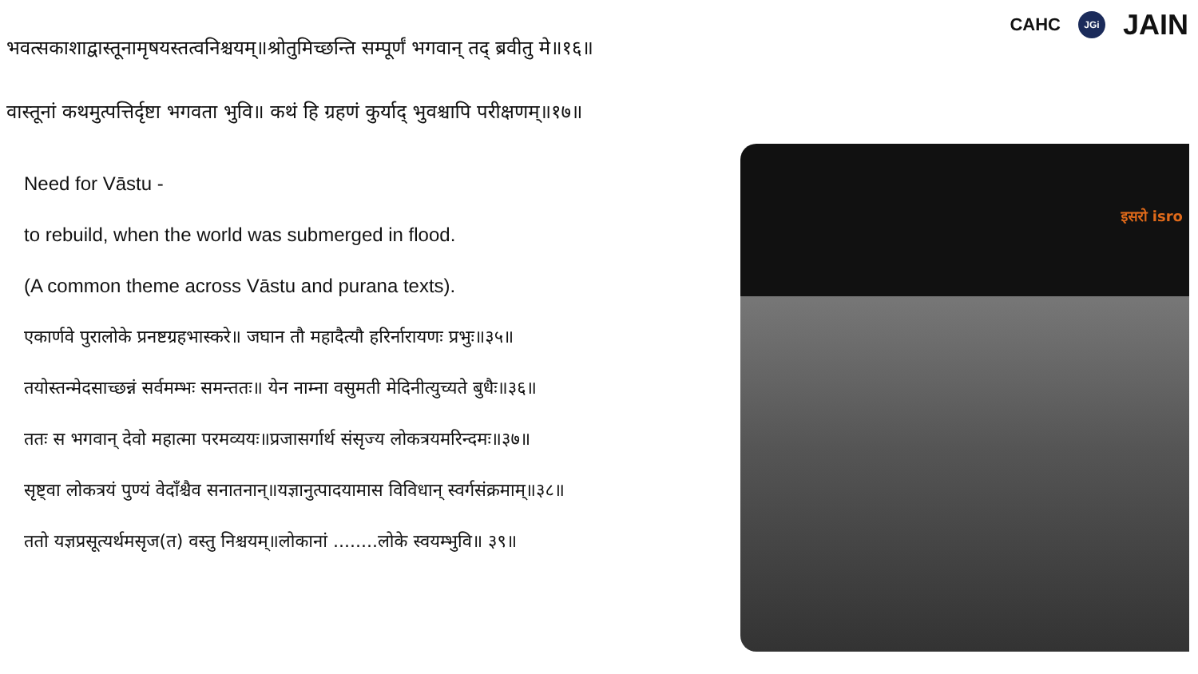CAHC JGi JAIN
भवत्सकाशाद्वास्तूनामृषयस्तत्वनिश्चयम्॥श्रोतुमिच्छन्ति सम्पूर्णं भगवान् तद् ब्रवीतु मे॥१६॥
वास्तूनां कथमुत्पत्तिर्दृष्टा भगवता भुवि॥ कथं हि ग्रहणं कुर्याद् भुवश्चापि परीक्षणम्॥१७॥
Need for Vāstu -
to rebuild, when the world was submerged in flood.
(A common theme across Vāstu and purana texts).
एकार्णवे पुरालोके प्रनष्टग्रहभास्करे॥ जघान तौ महादैत्यौ हरिर्नारायणः प्रभुः॥३५॥
तयोस्तन्मेदसाच्छन्नं सर्वमम्भः समन्ततः॥ येन नाम्ना वसुमती मेदिनीत्युच्यते बुधैः॥३६॥
ततः स भगवान् देवो महात्मा परमव्ययः॥प्रजासर्गार्थ संसृज्य लोकत्रयमरिन्दमः॥३७॥
सृष्ट्वा लोकत्रयं पुण्यं वेदाँश्चैव सनातनान्॥यज्ञानुत्पादयामास विविधान् स्वर्गसंक्रमाम्॥३८॥
ततो यज्ञप्रसूत्यर्थमसृज(त) वस्तु निश्चयम्॥लोकानां ........लोके स्वयम्भुवि॥ ३९॥
इसरो isro